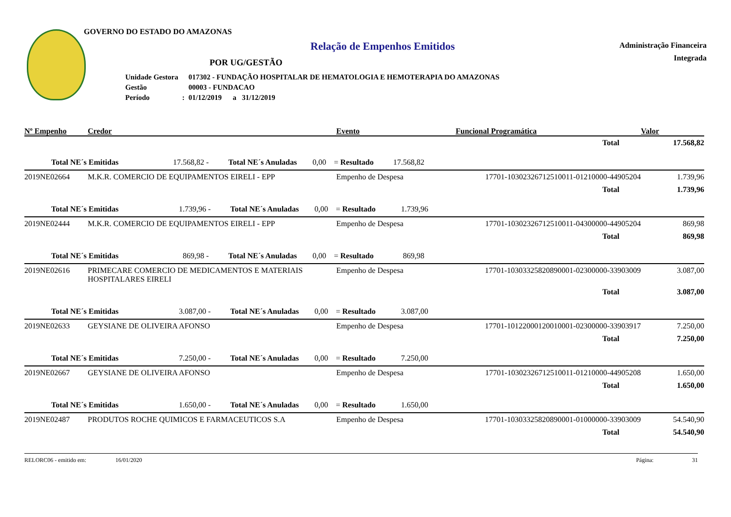GOVERNO DO ESTADO DO AMAZONAS
Relação de Empenhos Emitidos
Administração Financeira
Integrada
POR UG/GESTÃO
| Unidade Gestora | | 017302 - FUNDAÇÃO HOSPITALAR DE HEMATOLOGIA E HEMOTERAPIA DO AMAZONAS |
| Gestão | | 00003 - FUNDACAO |
| Período | : | 01/12/2019 a 31/12/2019 |
| Nº Empenho | Credor | Evento | Funcional Programática | Valor |
| --- | --- | --- | --- | --- |
| | | | Total | 17.568,82 |
| Total NE´s Emitidas 17.568,82 - Total NE´s Anuladas 0,00 = Resultado 17.568,82 | | | | |
| 2019NE02664 | M.K.R. COMERCIO DE EQUIPAMENTOS EIRELI - EPP | Empenho de Despesa | 17701-10302326712510011-01210000-44905204 | 1.739,96 |
| | | | Total | 1.739,96 |
| Total NE´s Emitidas 1.739,96 - Total NE´s Anuladas 0,00 = Resultado 1.739,96 | | | | |
| 2019NE02444 | M.K.R. COMERCIO DE EQUIPAMENTOS EIRELI - EPP | Empenho de Despesa | 17701-10302326712510011-04300000-44905204 | 869,98 |
| | | | Total | 869,98 |
| Total NE´s Emitidas 869,98 - Total NE´s Anuladas 0,00 = Resultado 869,98 | | | | |
| 2019NE02616 | PRIMECARE COMERCIO DE MEDICAMENTOS E MATERIAIS HOSPITALARES EIRELI | Empenho de Despesa | 17701-10303325820890001-02300000-33903009 | 3.087,00 |
| | | | Total | 3.087,00 |
| Total NE´s Emitidas 3.087,00 - Total NE´s Anuladas 0,00 = Resultado 3.087,00 | | | | |
| 2019NE02633 | GEYSIANE DE OLIVEIRA AFONSO | Empenho de Despesa | 17701-10122000120010001-02300000-33903917 | 7.250,00 |
| | | | Total | 7.250,00 |
| Total NE´s Emitidas 7.250,00 - Total NE´s Anuladas 0,00 = Resultado 7.250,00 | | | | |
| 2019NE02667 | GEYSIANE DE OLIVEIRA AFONSO | Empenho de Despesa | 17701-10302326712510011-01210000-44905208 | 1.650,00 |
| | | | Total | 1.650,00 |
| Total NE´s Emitidas 1.650,00 - Total NE´s Anuladas 0,00 = Resultado 1.650,00 | | | | |
| 2019NE02487 | PRODUTOS ROCHE QUIMICOS E FARMACEUTICOS S.A | Empenho de Despesa | 17701-10303325820890001-01000000-33903009 | 54.540,90 |
| | | | Total | 54.540,90 |
RELORC06 - emitido em: 16/01/2020 Página: 31